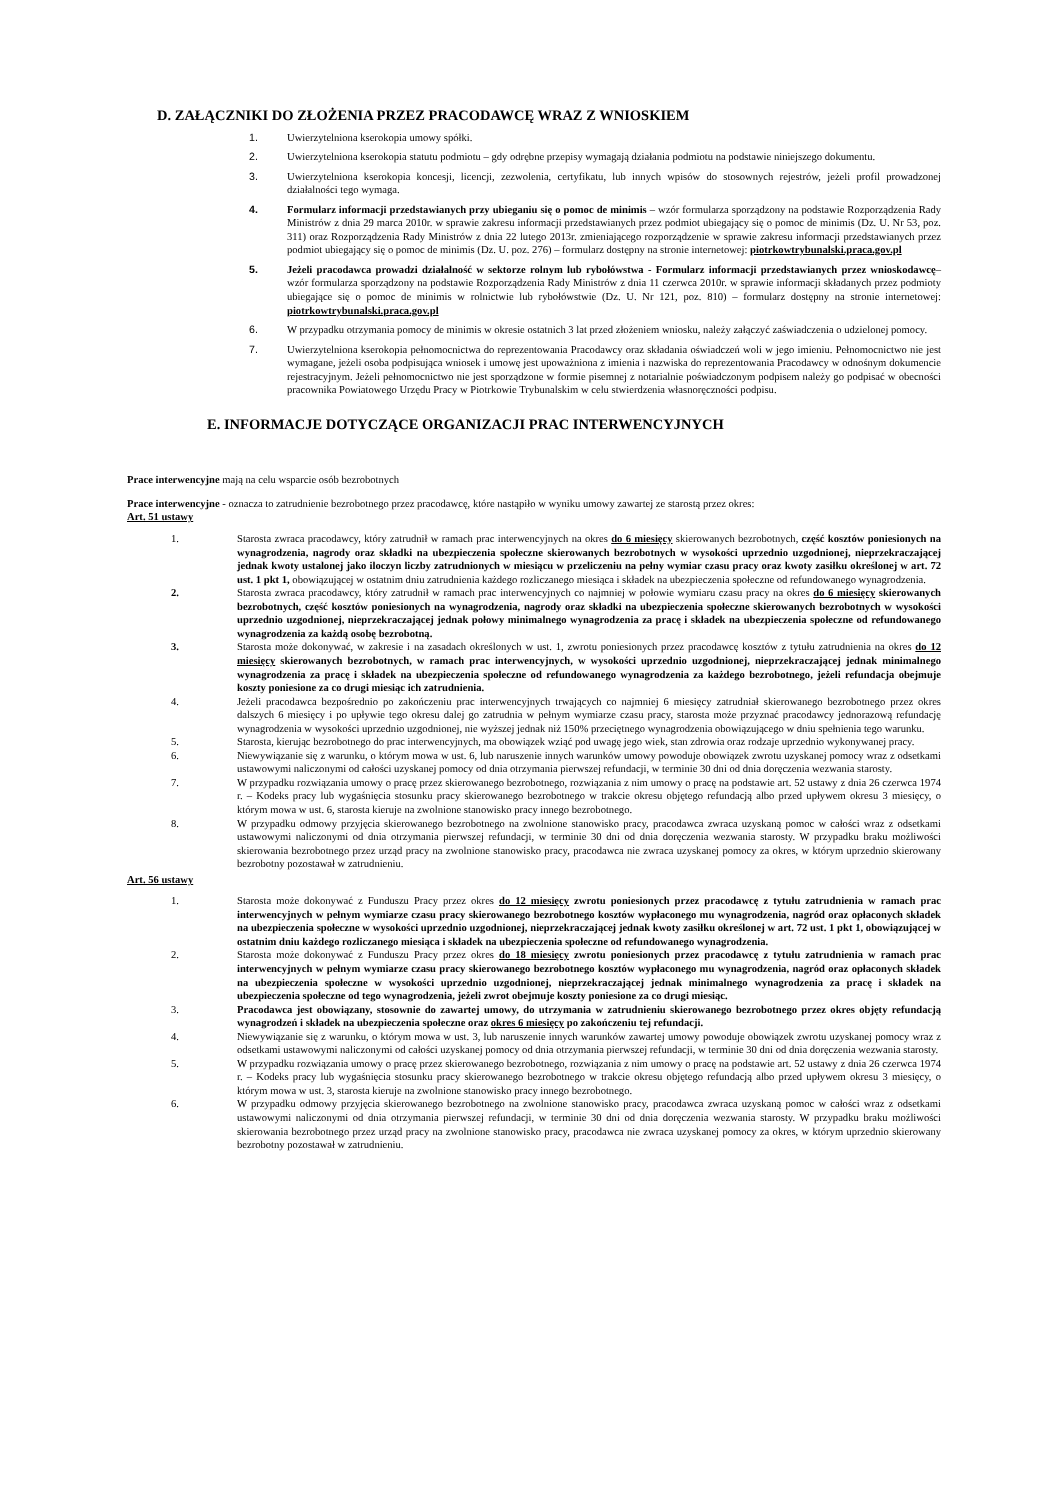D. ZAŁĄCZNIKI DO ZŁOŻENIA PRZEZ PRACODAWCĘ WRAZ Z WNIOSKIEM
1. Uwierzytelniona kserokopia umowy spółki.
2. Uwierzytelniona kserokopia statutu podmiotu – gdy odrębne przepisy wymagają działania podmiotu na podstawie niniejszego dokumentu.
3. Uwierzytelniona kserokopia koncesji, licencji, zezwolenia, certyfikatu, lub innych wpisów do stosownych rejestrów, jeżeli profil prowadzonej działalności tego wymaga.
4. Formularz informacji przedstawianych przy ubieganiu się o pomoc de minimis – wzór formularza sporządzony na podstawie Rozporządzenia Rady Ministrów z dnia 29 marca 2010r. w sprawie zakresu informacji przedstawianych przez podmiot ubiegający się o pomoc de minimis (Dz. U. Nr 53, poz. 311) oraz Rozporządzenia Rady Ministrów z dnia 22 lutego 2013r. zmieniającego rozporządzenie w sprawie zakresu informacji przedstawianych przez podmiot ubiegający się o pomoc de minimis (Dz. U. poz. 276) – formularz dostępny na stronie internetowej: piotrkowtrybunalski.praca.gov.pl
5. Jeżeli pracodawca prowadzi działalność w sektorze rolnym lub rybołówstwa - Formularz informacji przedstawianych przez wnioskodawcę– wzór formularza sporządzony na podstawie Rozporządzenia Rady Ministrów z dnia 11 czerwca 2010r. w sprawie informacji składanych przez podmioty ubiegające się o pomoc de minimis w rolnictwie lub rybołówstwie (Dz. U. Nr 121, poz. 810) – formularz dostępny na stronie internetowej: piotrkowtrybunalski.praca.gov.pl
6. W przypadku otrzymania pomocy de minimis w okresie ostatnich 3 lat przed złożeniem wniosku, należy załączyć zaświadczenia o udzielonej pomocy.
7. Uwierzytelniona kserokopia pełnomocnictwa do reprezentowania Pracodawcy oraz składania oświadczeń woli w jego imieniu. Pełnomocnictwo nie jest wymagane, jeżeli osoba podpisująca wniosek i umowę jest upoważniona z imienia i nazwiska do reprezentowania Pracodawcy w odnośnym dokumencie rejestracyjnym. Jeżeli pełnomocnictwo nie jest sporządzone w formie pisemnej z notarialnie poświadczonym podpisem należy go podpisać w obecności pracownika Powiatowego Urzędu Pracy w Piotrkowie Trybunalskim w celu stwierdzenia własnoręczności podpisu.
E. INFORMACJE DOTYCZĄCE ORGANIZACJI PRAC INTERWENCYJNYCH
Prace interwencyjne mają na celu wsparcie osób bezrobotnych
Prace interwencyjne - oznacza to zatrudnienie bezrobotnego przez pracodawcę, które nastąpiło w wyniku umowy zawartej ze starostą przez okres:
Art. 51 ustawy
1. Starosta zwraca pracodawcy, który zatrudnił w ramach prac interwencyjnych na okres do 6 miesięcy skierowanych bezrobotnych, część kosztów poniesionych na wynagrodzenia, nagrody oraz składki na ubezpieczenia społeczne skierowanych bezrobotnych w wysokości uprzednio uzgodnionej, nieprzekraczającej jednak kwoty ustalonej jako iloczyn liczby zatrudnionych w miesiącu w przeliczeniu na pełny wymiar czasu pracy oraz kwoty zasiłku określonej w art. 72 ust. 1 pkt 1, obowiązującej w ostatnim dniu zatrudnienia każdego rozliczanego miesiąca i składek na ubezpieczenia społeczne od refundowanego wynagrodzenia.
2. Starosta zwraca pracodawcy, który zatrudnił w ramach prac interwencyjnych co najmniej w połowie wymiaru czasu pracy na okres do 6 miesięcy skierowanych bezrobotnych, część kosztów poniesionych na wynagrodzenia, nagrody oraz składki na ubezpieczenia społeczne skierowanych bezrobotnych w wysokości uprzednio uzgodnionej, nieprzekraczającej jednak połowy minimalnego wynagrodzenia za pracę i składek na ubezpieczenia społeczne od refundowanego wynagrodzenia za każdą osobę bezrobotną.
3. Starosta może dokonywać, w zakresie i na zasadach określonych w ust. 1, zwrotu poniesionych przez pracodawcę kosztów z tytułu zatrudnienia na okres do 12 miesięcy skierowanych bezrobotnych, w ramach prac interwencyjnych, w wysokości uprzednio uzgodnionej, nieprzekraczającej jednak minimalnego wynagrodzenia za pracę i składek na ubezpieczenia społeczne od refundowanego wynagrodzenia za każdego bezrobotnego, jeżeli refundacja obejmuje koszty poniesione za co drugi miesiąc ich zatrudnienia.
4. Jeżeli pracodawca bezpośrednio po zakończeniu prac interwencyjnych trwających co najmniej 6 miesięcy zatrudniał skierowanego bezrobotnego przez okres dalszych 6 miesięcy i po upływie tego okresu dalej go zatrudnia w pełnym wymiarze czasu pracy, starosta może przyznać pracodawcy jednorazową refundację wynagrodzenia w wysokości uprzednio uzgodnionej, nie wyższej jednak niż 150% przeciętnego wynagrodzenia obowiązującego w dniu spełnienia tego warunku.
5. Starosta, kierując bezrobotnego do prac interwencyjnych, ma obowiązek wziąć pod uwagę jego wiek, stan zdrowia oraz rodzaje uprzednio wykonywanej pracy.
6. Niewywiązanie się z warunku, o którym mowa w ust. 6, lub naruszenie innych warunków umowy powoduje obowiązek zwrotu uzyskanej pomocy wraz z odsetkami ustawowymi naliczonymi od całości uzyskanej pomocy od dnia otrzymania pierwszej refundacji, w terminie 30 dni od dnia doręczenia wezwania starosty.
7. W przypadku rozwiązania umowy o pracę przez skierowanego bezrobotnego, rozwiązania z nim umowy o pracę na podstawie art. 52 ustawy z dnia 26 czerwca 1974 r. – Kodeks pracy lub wygaśnięcia stosunku pracy skierowanego bezrobotnego w trakcie okresu objętego refundacją albo przed upływem okresu 3 miesięcy, o którym mowa w ust. 6, starosta kieruje na zwolnione stanowisko pracy innego bezrobotnego.
8. W przypadku odmowy przyjęcia skierowanego bezrobotnego na zwolnione stanowisko pracy, pracodawca zwraca uzyskaną pomoc w całości wraz z odsetkami ustawowymi naliczonymi od dnia otrzymania pierwszej refundacji, w terminie 30 dni od dnia doręczenia wezwania starosty. W przypadku braku możliwości skierowania bezrobotnego przez urząd pracy na zwolnione stanowisko pracy, pracodawca nie zwraca uzyskanej pomocy za okres, w którym uprzednio skierowany bezrobotny pozostawał w zatrudnieniu.
Art. 56 ustawy
1. Starosta może dokonywać z Funduszu Pracy przez okres do 12 miesięcy zwrotu poniesionych przez pracodawcę z tytułu zatrudnienia w ramach prac interwencyjnych w pełnym wymiarze czasu pracy skierowanego bezrobotnego kosztów wypłaconego mu wynagrodzenia, nagród oraz opłaconych składek na ubezpieczenia społeczne w wysokości uprzednio uzgodnionej, nieprzekraczającej jednak kwoty zasiłku określonej w art. 72 ust. 1 pkt 1, obowiązującej w ostatnim dniu każdego rozliczanego miesiąca i składek na ubezpieczenia społeczne od refundowanego wynagrodzenia.
2. Starosta może dokonywać z Funduszu Pracy przez okres do 18 miesięcy zwrotu poniesionych przez pracodawcę z tytułu zatrudnienia w ramach prac interwencyjnych w pełnym wymiarze czasu pracy skierowanego bezrobotnego kosztów wypłaconego mu wynagrodzenia, nagród oraz opłaconych składek na ubezpieczenia społeczne w wysokości uprzednio uzgodnionej, nieprzekraczającej jednak minimalnego wynagrodzenia za pracę i składek na ubezpieczenia społeczne od tego wynagrodzenia, jeżeli zwrot obejmuje koszty poniesione za co drugi miesiąc.
3. Pracodawca jest obowiązany, stosownie do zawartej umowy, do utrzymania w zatrudnieniu skierowanego bezrobotnego przez okres objęty refundacją wynagrodzeń i składek na ubezpieczenia społeczne oraz okres 6 miesięcy po zakończeniu tej refundacji.
4. Niewywiązanie się z warunku, o którym mowa w ust. 3, lub naruszenie innych warunków zawartej umowy powoduje obowiązek zwrotu uzyskanej pomocy wraz z odsetkami ustawowymi naliczonymi od całości uzyskanej pomocy od dnia otrzymania pierwszej refundacji, w terminie 30 dni od dnia doręczenia wezwania starosty.
5. W przypadku rozwiązania umowy o pracę przez skierowanego bezrobotnego, rozwiązania z nim umowy o pracę na podstawie art. 52 ustawy z dnia 26 czerwca 1974 r. – Kodeks pracy lub wygaśnięcia stosunku pracy skierowanego bezrobotnego w trakcie okresu objętego refundacją albo przed upływem okresu 3 miesięcy, o którym mowa w ust. 3, starosta kieruje na zwolnione stanowisko pracy innego bezrobotnego.
6. W przypadku odmowy przyjęcia skierowanego bezrobotnego na zwolnione stanowisko pracy, pracodawca zwraca uzyskaną pomoc w całości wraz z odsetkami ustawowymi naliczonymi od dnia otrzymania pierwszej refundacji, w terminie 30 dni od dnia doręczenia wezwania starosty. W przypadku braku możliwości skierowania bezrobotnego przez urząd pracy na zwolnione stanowisko pracy, pracodawca nie zwraca uzyskanej pomocy za okres, w którym uprzednio skierowany bezrobotny pozostawał w zatrudnieniu.